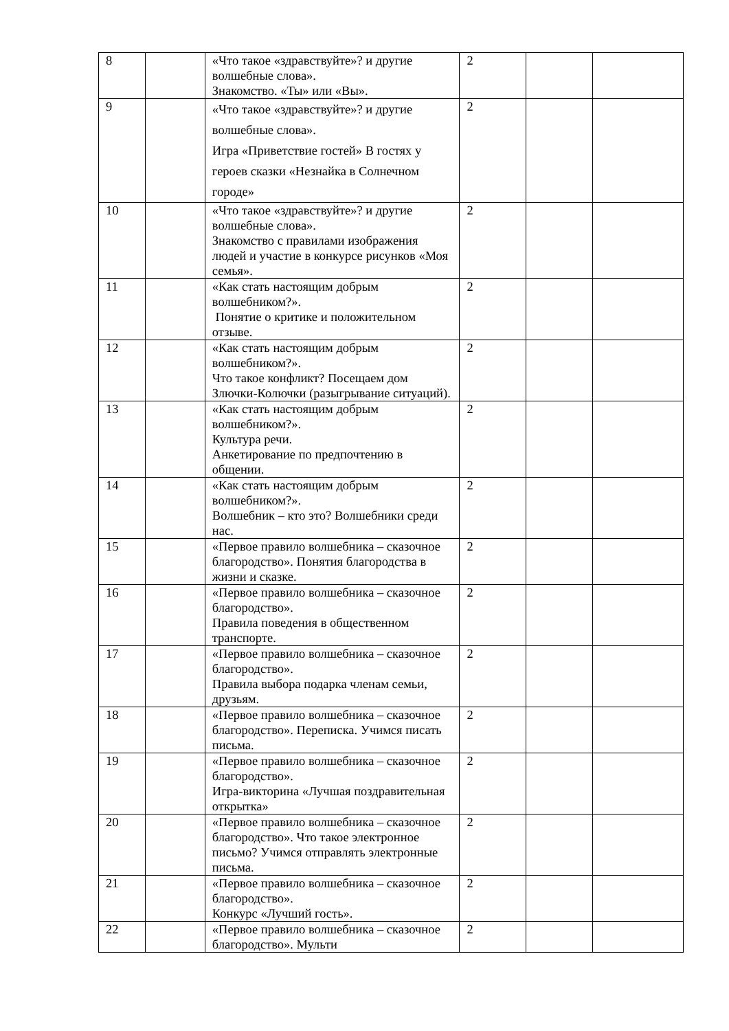| 8 | | «Что такое «здравствуйте»? и другие волшебные слова». Знакомство. «Ты» или «Вы». | 2 | | |
| 9 | | «Что такое «здравствуйте»? и другие волшебные слова». Игра «Приветствие гостей» В гостях у героев сказки «Незнайка в Солнечном городе» | 2 | | |
| 10 | | «Что такое «здравствуйте»? и другие волшебные слова». Знакомство с правилами изображения людей и участие в конкурсе рисунков «Моя семья». | 2 | | |
| 11 | | «Как стать настоящим добрым волшебником?». Понятие о критике и положительном отзыве. | 2 | | |
| 12 | | «Как стать настоящим добрым волшебником?». Что такое конфликт? Посещаем дом Злючки-Колючки (разыгрывание ситуаций). | 2 | | |
| 13 | | «Как стать настоящим добрым волшебником?». Культура речи. Анкетирование по предпочтению в общении. | 2 | | |
| 14 | | «Как стать настоящим добрым волшебником?». Волшебник – кто это? Волшебники среди нас. | 2 | | |
| 15 | | «Первое правило волшебника – сказочное благородство». Понятия благородства в жизни и сказке. | 2 | | |
| 16 | | «Первое правило волшебника – сказочное благородство». Правила поведения в общественном транспорте. | 2 | | |
| 17 | | «Первое правило волшебника – сказочное благородство». Правила выбора подарка членам семьи, друзьям. | 2 | | |
| 18 | | «Первое правило волшебника – сказочное благородство». Переписка. Учимся писать письма. | 2 | | |
| 19 | | «Первое правило волшебника – сказочное благородство». Игра-викторина «Лучшая поздравительная открытка» | 2 | | |
| 20 | | «Первое правило волшебника – сказочное благородство». Что такое электронное письмо? Учимся отправлять электронные письма. | 2 | | |
| 21 | | «Первое правило волшебника – сказочное благородство». Конкурс «Лучший гость». | 2 | | |
| 22 | | «Первое правило волшебника – сказочное благородство». Мульти | 2 | | |